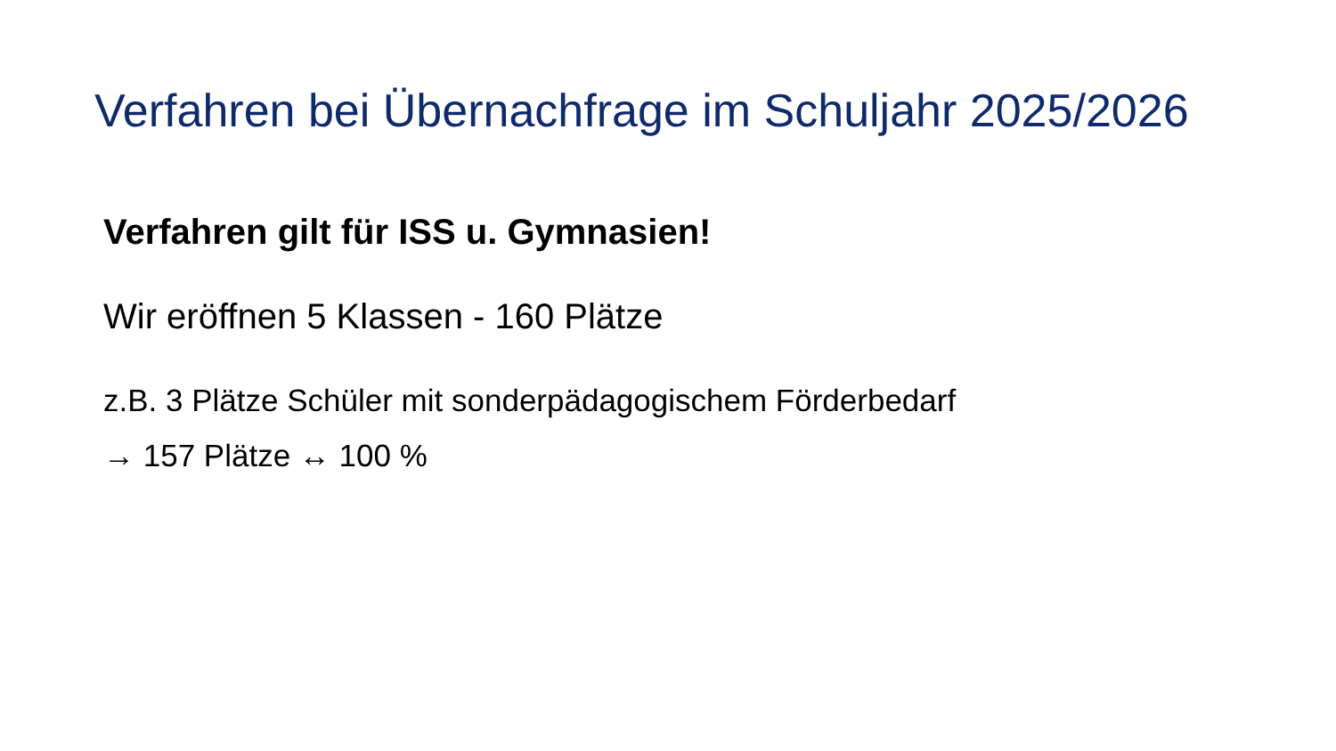Verfahren bei Übernachfrage im Schuljahr 2025/2026
Verfahren gilt für ISS u. Gymnasien!
Wir eröffnen 5 Klassen - 160 Plätze
z.B. 3 Plätze Schüler mit sonderpädagogischem Förderbedarf
→ 157 Plätze ↔ 100 %